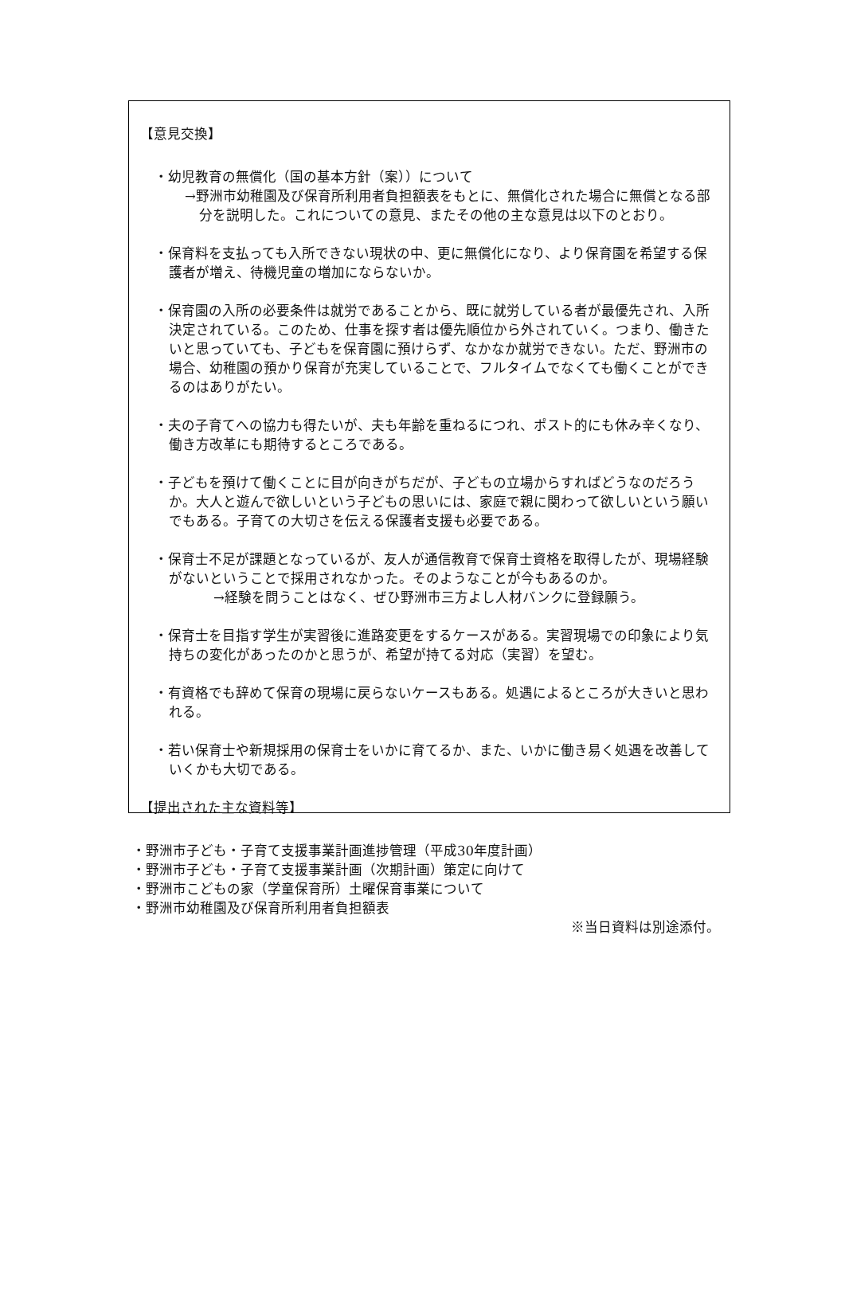【意見交換】
・幼児教育の無償化（国の基本方針（案））について
→野洲市幼稚園及び保育所利用者負担額表をもとに、無償化された場合に無償となる部分を説明した。これについての意見、またその他の主な意見は以下のとおり。
・保育料を支払っても入所できない現状の中、更に無償化になり、より保育園を希望する保護者が増え、待機児童の増加にならないか。
・保育園の入所の必要条件は就労であることから、既に就労している者が最優先され、入所決定されている。このため、仕事を探す者は優先順位から外されていく。つまり、働きたいと思っていても、子どもを保育園に預けらず、なかなか就労できない。ただ、野洲市の場合、幼稚園の預かり保育が充実していることで、フルタイムでなくても働くことができるのはありがたい。
・夫の子育てへの協力も得たいが、夫も年齢を重ねるにつれ、ポスト的にも休み辛くなり、働き方改革にも期待するところである。
・子どもを預けて働くことに目が向きがちだが、子どもの立場からすればどうなのだろうか。大人と遊んで欲しいという子どもの思いには、家庭で親に関わって欲しいという願いでもある。子育ての大切さを伝える保護者支援も必要である。
・保育士不足が課題となっているが、友人が通信教育で保育士資格を取得したが、現場経験がないということで採用されなかった。そのようなことが今もあるのか。
→経験を問うことはなく、ぜひ野洲市三方よし人材バンクに登録願う。
・保育士を目指す学生が実習後に進路変更をするケースがある。実習現場での印象により気持ちの変化があったのかと思うが、希望が持てる対応（実習）を望む。
・有資格でも辞めて保育の現場に戻らないケースもある。処遇によるところが大きいと思われる。
・若い保育士や新規採用の保育士をいかに育てるか、また、いかに働き易く処遇を改善していくかも大切である。
【提出された主な資料等】
・野洲市子ども・子育て支援事業計画進捗管理（平成30年度計画）
・野洲市子ども・子育て支援事業計画（次期計画）策定に向けて
・野洲市こどもの家（学童保育所）土曜保育事業について
・野洲市幼稚園及び保育所利用者負担額表
※当日資料は別途添付。